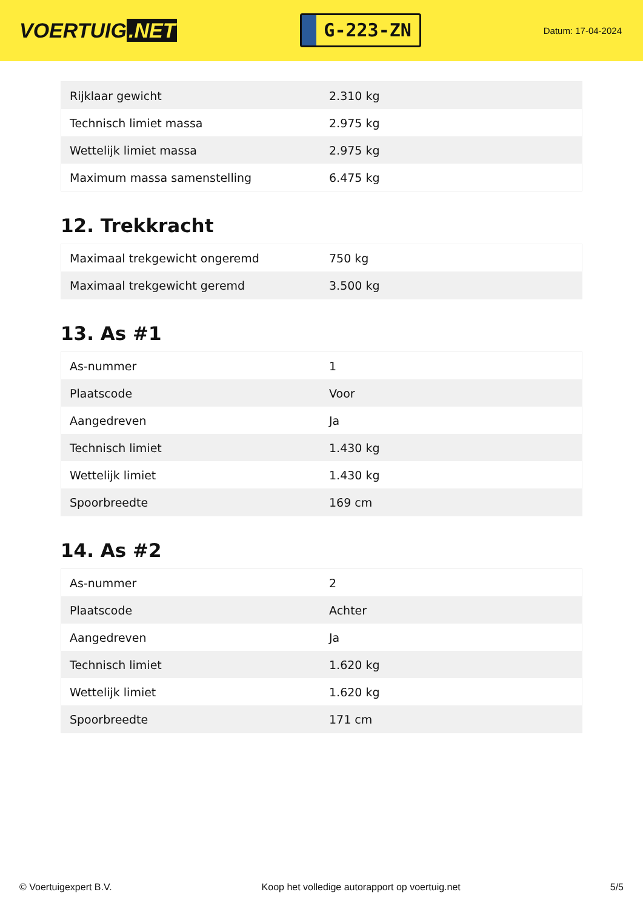VOERTUIG.NET
G-223-ZN
Datum: 17-04-2024
| Rijklaar gewicht | 2.310 kg |
| Technisch limiet massa | 2.975 kg |
| Wettelijk limiet massa | 2.975 kg |
| Maximum massa samenstelling | 6.475 kg |
12. Trekkracht
| Maximaal trekgewicht ongeremd | 750 kg |
| Maximaal trekgewicht geremd | 3.500 kg |
13. As #1
| As-nummer | 1 |
| Plaatscode | Voor |
| Aangedreven | Ja |
| Technisch limiet | 1.430 kg |
| Wettelijk limiet | 1.430 kg |
| Spoorbreedte | 169 cm |
14. As #2
| As-nummer | 2 |
| Plaatscode | Achter |
| Aangedreven | Ja |
| Technisch limiet | 1.620 kg |
| Wettelijk limiet | 1.620 kg |
| Spoorbreedte | 171 cm |
© Voertuigexpert B.V. Koop het volledige autorapport op voertuig.net 5/5